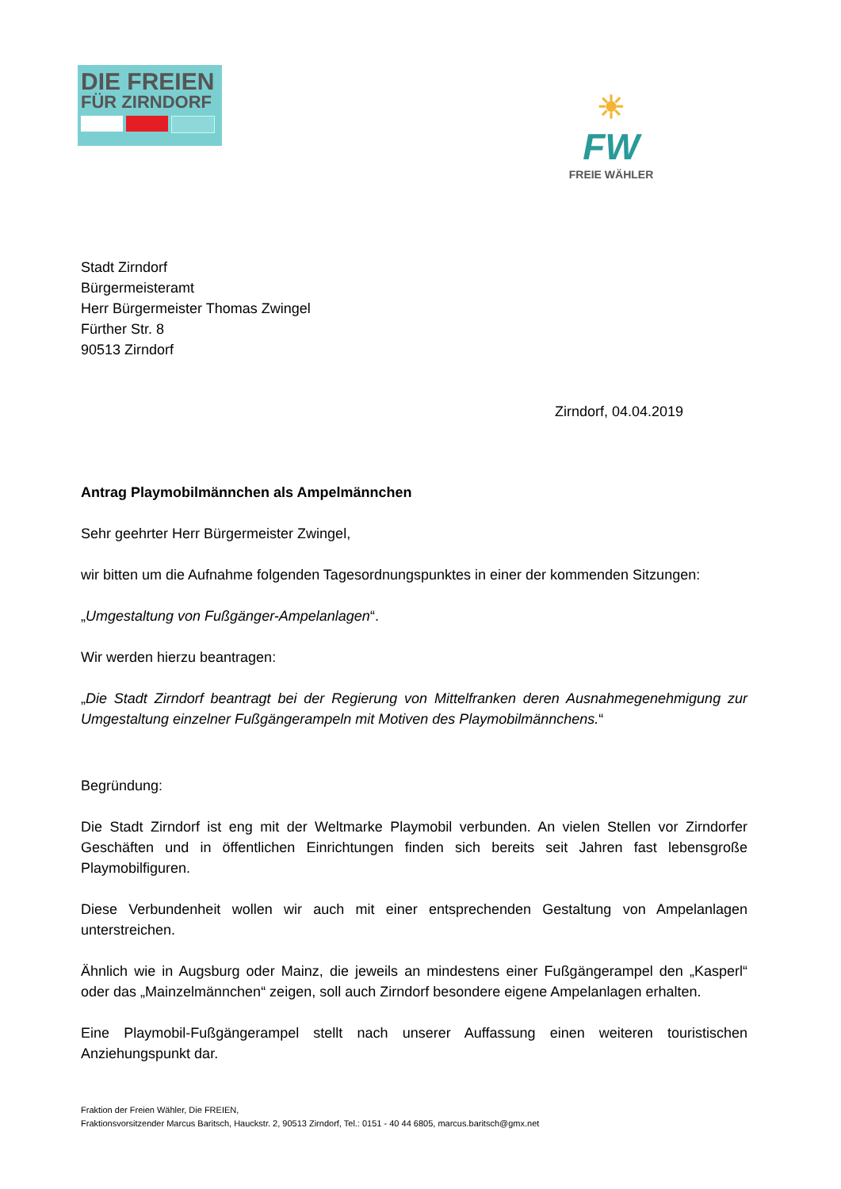DIE FREIEN
FÜR ZIRNDORF
☀
FW
FREIE WÄHLER
Stadt Zirndorf
Bürgermeisteramt
Herr Bürgermeister Thomas Zwingel
Fürther Str. 8
90513 Zirndorf
Zirndorf, 04.04.2019
Antrag Playmobilmännchen als Ampelmännchen
Sehr geehrter Herr Bürgermeister Zwingel,
wir bitten um die Aufnahme folgenden Tagesordnungspunktes in einer der kommenden Sitzungen:
„Umgestaltung von Fußgänger-Ampelanlagen“.
Wir werden hierzu beantragen:
„Die Stadt Zirndorf beantragt bei der Regierung von Mittelfranken deren Ausnahmegenehmigung zur Umgestaltung einzelner Fußgängerampeln mit Motiven des Playmobilmännchens.“
Begründung:
Die Stadt Zirndorf ist eng mit der Weltmarke Playmobil verbunden. An vielen Stellen vor Zirndorfer Geschäften und in öffentlichen Einrichtungen finden sich bereits seit Jahren fast lebensgroße Playmobilfiguren.
Diese Verbundenheit wollen wir auch mit einer entsprechenden Gestaltung von Ampelanlagen unterstreichen.
Ähnlich wie in Augsburg oder Mainz, die jeweils an mindestens einer Fußgängerampel den „Kasperl“ oder das „Mainzelmännchen“ zeigen, soll auch Zirndorf besondere eigene Ampelanlagen erhalten.
Eine Playmobil-Fußgängerampel stellt nach unserer Auffassung einen weiteren touristischen Anziehungspunkt dar.
Fraktion der Freien Wähler, Die FREIEN,
Fraktionsvorsitzender Marcus Baritsch, Hauckstr. 2, 90513 Zirndorf, Tel.: 0151 - 40 44 6805, marcus.baritsch@gmx.net